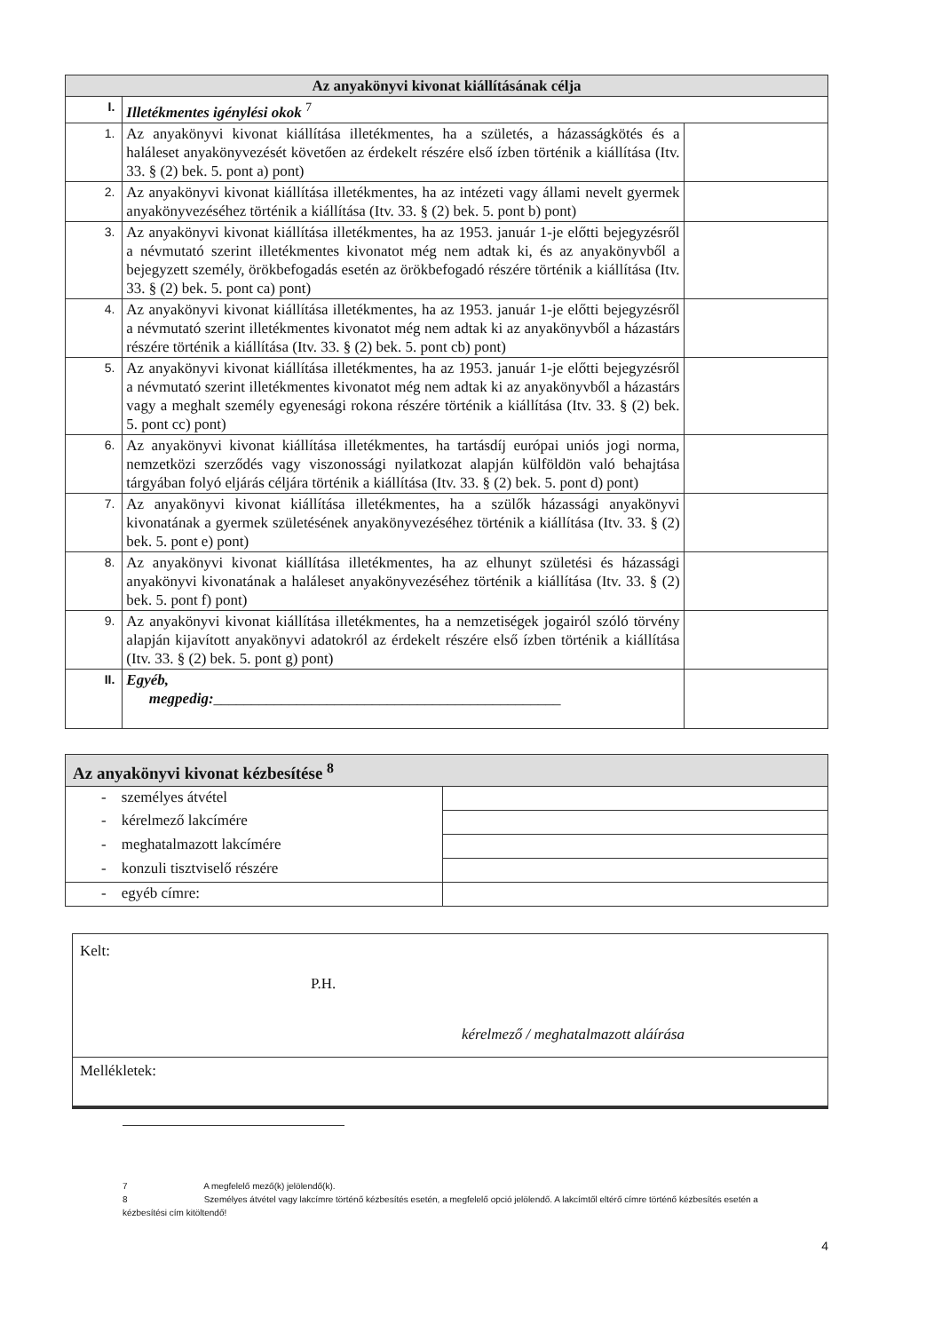| Az anyakönyvi kivonat kiállításának célja | | |
| --- | --- | --- |
| I. | Illetékmentes igénylési okok <sup>7</sup> | |
| 1. | Az anyakönyvi kivonat kiállítása illetékmentes, ha a születés, a házasságkötés és a haláleset anyakönyvezését követően az érdekelt részére első ízben történik a kiállítása (Itv. 33. § (2) bek. 5. pont a) pont) | |
| 2. | Az anyakönyvi kivonat kiállítása illetékmentes, ha az intézeti vagy állami nevelt gyermek anyakönyvezéséhez történik a kiállítása (Itv. 33. § (2) bek. 5. pont b) pont) | |
| 3. | Az anyakönyvi kivonat kiállítása illetékmentes, ha az 1953. január 1-je előtti bejegyzésről a névmutató szerint illetékmentes kivonatot még nem adtak ki, és az anyakönyvből a bejegyzett személy, örökbefogadás esetén az örökbefogadó részére történik a kiállítása (Itv. 33. § (2) bek. 5. pont ca) pont) | |
| 4. | Az anyakönyvi kivonat kiállítása illetékmentes, ha az 1953. január 1-je előtti bejegyzésről a névmutató szerint illetékmentes kivonatot még nem adtak ki az anyakönyvből a házastárs részére történik a kiállítása (Itv. 33. § (2) bek. 5. pont cb) pont) | |
| 5. | Az anyakönyvi kivonat kiállítása illetékmentes, ha az 1953. január 1-je előtti bejegyzésről a névmutató szerint illetékmentes kivonatot még nem adtak ki az anyakönyvből a házastárs vagy a meghalt személy egyenesági rokona részére történik a kiállítása (Itv. 33. § (2) bek. 5. pont cc) pont) | |
| 6. | Az anyakönyvi kivonat kiállítása illetékmentes, ha tartásdíj európai uniós jogi norma, nemzetközi szerződés vagy viszonossági nyilatkozat alapján külföldön való behajtása tárgyában folyó eljárás céljára történik a kiállítása (Itv. 33. § (2) bek. 5. pont d) pont) | |
| 7. | Az anyakönyvi kivonat kiállítása illetékmentes, ha a szülők házassági anyakönyvi kivonatának a gyermek születésének anyakönyvezéséhez történik a kiállítása (Itv. 33. § (2) bek. 5. pont e) pont) | |
| 8. | Az anyakönyvi kivonat kiállítása illetékmentes, ha az elhunyt születési és házassági anyakönyvi kivonatának a haláleset anyakönyvezéséhez történik a kiállítása (Itv. 33. § (2) bek. 5. pont f) pont) | |
| 9. | Az anyakönyvi kivonat kiállítása illetékmentes, ha a nemzetiségek jogairól szóló törvény alapján kijavított anyakönyvi adatokról az érdekelt részére első ízben történik a kiállítása (Itv. 33. § (2) bek. 5. pont g) pont) | |
| II. | Egyéb, megpedig: ______________________________________________ | |
| Az anyakönyvi kivonat kézbesítése <sup>8</sup> | |
| --- | --- |
| - személyes átvétel | |
| - kérelmező lakcímére | |
| - meghatalmazott lakcímére | |
| - konzuli tisztviselő részére | |
| - egyéb címre: | |
| Kelt: P.H. kérelmező / meghatalmazott aláírása |
| Mellékletek: |
7 A megfelelő mező(k) jelölendő(k).
8 Személyes átvétel vagy lakcímre történő kézbesítés esetén, a megfelelő opció jelölendő. A lakcímtől eltérő címre történő kézbesítés esetén a kézbesítési cím kitöltendő!
4